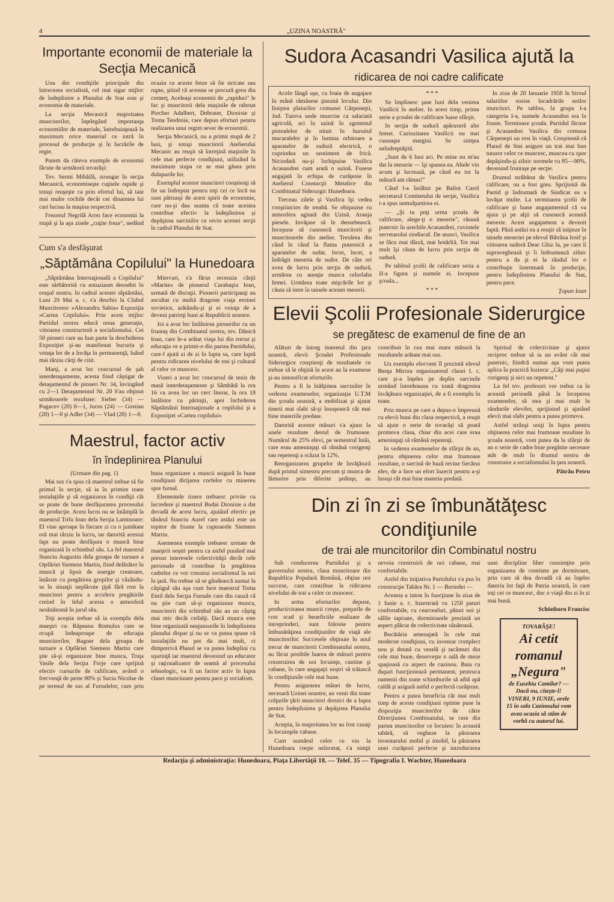4 „UZINA NOASTRĂ"
Importante economii de materiale la Secţia Mecanică
Una din condiţiile principale din întrecerea socialistă, cel mai sigur mijloc de îndeplinire a Planului de Stat este şi economia de materiale.
La secţia Mecanică majoritatea muncitorilor, înţelegând importanţa economiilor de materiale, întrebuinţează la maximum orice material ce intră în procesul de producţie şi în lucrările de regie.
Putem da câteva exemple de economii făcute de următorii tovarăşi:
Tov. Sermi Mihăilă, strungar în secţia Mecanică, economiseşte cuţitele rapide şi totuşi reuşeşte ca prin efortul lui, să taie mai multe cochile decât cei dinaintea lui cari lucrau la maşina respectivă.
Frezorul Negrilă Aron face economii la stupă şi la aşa zisele „cuţite freze", nedând ocazia ca aceste freze să fie stricate sau rupte, ştiind că acestea se procură greu din comerţ. Aceleaşi economii de „rapiduri" le fac şi muncitorii dela maşinile de rabotat Piocher Adalbert, Dobrater, Dionisie şi Toma Teodosie, care depun eforturi pentru realizarea unui regim sever de economii.
Secţia Mecanică, nu a primit stupă de 2 luni, şi totuşi muncitorii Atelierului Mecanic au reuşit să întreţină maşinile în cele mai perfecte condiţiuni, utilizând la maximum stupa ce se mai găsea prin dulapurile lor.
Exemplul acestor muncitori conştienţi să fie un îndreptar pentru toţi cei ce încă nu sunt pătrunşi de acest spirit de economie, care nu-şi dau seama că toate acestea contribue efectiv la îndeplinirea şi depăşirea sarcinilor ce revin acestei secţii în cadrul Planului de Stat.
Cum s'a desfăşurat
„Săptămâna Copilului" la Hunedoara
„Săptămâna Internaţională a Copilului" este sărbătorită cu entuziasm deosebit în oraşul nostru. In cadrul acestei săptămâni, Luni 29 Mai a. c. s'a deschis la Clubul Muncitoresc »Alexandru Sahia« Expoziţia »Cartea Copilului«. Prin acest mijloc Partidul nostru educă noua generaţie, viitoarea constructoră a socialismului. Cei 50 pioneri care au luat parte la deschiderea Expoziţiei şi-au manifestat bucuria şi voinţa lor de a învăţa în permanenţă, luând mai târziu cărţi de citit.
Marţi, a avut loc concursul de şah interdetaşamente, acesta fiind câştigat de detaşamentul de pioneri Nr. 34, învingând cu 2—1 Detaşamentul Nr. 20 S'au obţinut următoarele rezultate: Sieber (34) — Pugacev (20) 0—1, Jucos (24) — Gostian (20) 1—0 şi Adler (34) — Vlad (20) 1—0.
Miercuri, s'a făcut recenzia cărţii »Marite« de pionerul Carabaşiu Ioan, urmată de discuţii. Pionerii participanţi au ascultat cu multă dragoste viaţa eroinei sovietice, arătându-şi şi ei voinţa de a deveni patrioţi buni ai Republicii noastre.
Joi a avut loc întâlnirea pionerilor cu un fruntaş din Combinatul nostru, tov. Dănică Ioan, care le-a arătat viaţa lui din trecut şi educaţia ce a primit-o din partea Partidului, care-l ajută zi de zi în lupta sa, care luptă pentru ridicarea nivelului de trai şi cultural al celor ce muncesc.
Vineri a avut loc concursul de tenis de masă interdetaşamente şi Sâmbătă la ora 16 va avea loc un cerc literar, la ora 18 întâlnire cu părinţii, apoi închiderea Săptămânii Internaţionale a copilului şi a Expoziţiei »Cartea copilului«
Maestrul, factor activ
în îndeplinirea Planului
(Urmare din pag. 1)
Mai sus s'a spus că maestrul trebue să fie primul în secţie, să ia în primire toate instalaţiile şi să organizeze în condiţii cât se poate de bune desfăşurarea procesului de producţie. Acest lucru nu se întâmplă la maestrul Trifu Ioan dela Secţia Laminoare: El vine aproape în fiecare zi cu o jumătate oră mai târziu la lucru, iar datorită acestui fapt nu poate desfăşura o muncă bine organizată în schimbul său. La fel maestrul Stanciu Augustin dela groapa de turnare a Oţelăriei Siemens Martin, fiind delăsător în muncă şi lipsit de energie creatoare, întârzie cu pregătirea gropilor şi văzându-se în situaţii neplăcute ţipă fără rost la muncitori pentru a accelera pregătirile creind în felul acesta o atmosferă nesănătoasă în jurul său.
Toţi aceştia trebue să ia exemplu dela maeştri ca: Răpeanu Romulus care se ocupă îndeaproape de educaţia muncitorilor, Bagner dela groapa de turnare a Oţelăriei Siemens Martin care ştie să-şi organizeze bine munca, Truţa Vasile dela Secţia Forje care sprijină efectiv cursurile de calificare, având o frecvenţă de peste 90% şi Suciu Nicolae de pe terenul de sus al Furnalelor, care prin buna organizare a muncii asigură în bune condiţiuni dirijarea corfelor cu minereu spre furnal.
Elementele tinere trebuesc privite cu încredere şi maestrul Budai Dionisie a dat dovadă de acest lucru, ajutând efectiv pe tânărul Stanciu Aurel care astăzi este un topitor de frunte la cuptoarele Siemens Martin.
Asemenea exemple trebuesc urmate de maeştrii noştri pentru ca astfel punând mai presus interesele colectivităţii decât cele personale să contribue la pregătirea cadrelor ce vor construi socialismul la noi în ţară. Nu trebue să se gândească numai la câştigul său aşa cum face maestrul Toma Emil dela Secţia Furnale care din cauză că nu ştie cum să-şi organizeze munca, muncitorii din schimbul său au un câştig mai mic decât ceilalţi. Dacă munca este bine organizată neajunsurile în îndeplinirea planului dispar şi nu se va putea spune că instalaţiile nu pot da mai mult, ci dimpotrivă Planul se va putea îndeplini cu uşurinţă iar maestrul devenind un educator şi raţionalizator de seamă al procesului tehnologic, va fi un factor activ în lupta clasei muncitoare pentru pace şi socialism.
Sudora Acasandri Vasilica ajută la
ridicarea de noi cadre calificate
Acolo lângă uşe, cu foaia de angajare în mână rămăsese ţintuită locului. Din liniştea plaiurilor comunei Cărpeneşti, Jud. Tutova unde muncise ca salariată agricolă, aci în uzină în zgomotul pistoalelor de nituit în huruitul macaralelor şi în lumina orbitoare a aparatelor de sudură electrică, o cuprindea un sentiment de frică. Niciodată nu-şi închipuise Vasilica Acasandrei cum arată o uzină. Fusese angajată în echipa de curăţenie în Atelierul Constucţii Metalice din Combinatul Siderurgic Hunedoara.
Treceau zilele şi Vasilica îşi vedea conştiincios de treabă. Se obişnuise cu atmosfera agitată din Uzină. Aranja piesele. Invăţase să le deosebească. Incepuse să cunoască muncitorii şi muncitoarele din atelier. Tresărea din când în când la flama puternică a aparatelor de sudat. Incet, încet, a îndrăgit meseria de sudor. De câte ori avea de lucru prin secţia de sudură, urmărea cu atenţie munca celorlalte femei. Urmărea toate mişcările lor şi căuta să intre în tainele acestei meserii.
* * *
Se împlinesc şase luni dela venirea Vasilicii în atelier. In acest timp, prima serie a şcoalei de calificare luase sfârşit.
In secţia de sudură apăruseră alte femei. Curiozitatea Vasilicii nu mai cunoaşte margini. Se simţea neîndreptăţită.
„Sunt de 6 luni aci. Pe mine nu m'au dat la meserie — îşi spunea ea. Altele vin acum şi lucrează, pe când eu tot la mătură am rămas!"
Când l-a întâlnit pe Balint Carol secretarul Comitetului de secţie, Vasilica i-a spus nemulţumirea ei.
— „Şi tu poţi urma şcoala de calificare, alege-ţi o meserie", răsună puternic în urechile Acasandrei, cuvintele secretarului sindiacal. De atunci, Vasilica se făcu mai dârză, mai hotărîtă. Tot mai mult îşi căuta de lucru prin secţia de sudură.
Pe tabloul şcolii de calificare seria a II-a figura şi numele ei. Incepuse şcoala...
* * *
In ziua de 20 Ianuarie 1950 în biroul salariilor sosise încadrările noilor muncitori. Pe tablou, la grupa I-a categoria I-a, numele Acasandrei era în frunte. Terminase şcoala. Partidul făcuse şi Acasandrei Vasilica din comuna Cărpeneşti un rost în viaţă. Conştientă că Planul de Stat asigure un trai mai bun tuturor celor ce muncesc, muncea cu spor depăşindu-şi zilnic normele cu 85—90%, devenind fruntaşe pe secţie.
Drumul străbătut de Vasilica pentru calificare, nu a fost greu. Sprijinită de Partid şi îndrumată de Sindicat ea a învăţat multe. La terminarea şcolii de calificare şi luase angajamentul că va ajuta şi pe alţii să cunoască această meserie. Acest angajament a devenit faptă. Până astăzi ea a reuşit să iniţieze în tainele meseriei pe elevul Bătrâna Iosif şi viitoarea sudoră Deac Ghiz la, pe care îi supraveghează şi îi îndrumează zilnic pentru a da şi ei la rândul lor o contribuţie însemnată în producţie, pentru îndeplinirea Planului de Stat, pentru pace.
Ţopan Ioan
Elevii Şcolii Profesionale Siderurgice
se pregătesc de examenul de fine de an
Alături de întreg tineretul din ţara noastră, elevii Şcoalei Profesionale Siderurgice conştienţi de rezultatele ce trebue să le obţină în acest an la examene şi-au intensificat eforturile.
Pentru a fi la înălţimea sarcinilor în vederea examenelor, organizaţia U.T.M din şcoala noastră, a mobilizat şi ajutat tinerii mai slabi să-şi însuşească cât mai bine materiile predate.
Datorită acestor măsuri s'a ajuns la unele rezultate destul de frumoase. Numărul de 25% elevi, pe semestrul întâi, care erau ameninţaţi să rămână corigenţi sau repetenţi a scăzut la 12%.
Reorganizarea grupelor de învăţătură după primul simestru precum şi munca de lămurire prin diferite şedinţe, au contribuit în cea mai mare măsură la rezultatele arătate mai sus.
Un exemplu elocvent îl prezintă elevul Benţa Mircea organizatorul clasei I. c. care şi-a înţeles pe deplin sarcinile urmând întotdeauna cu toată dragostea învăţătura organizaţiei, de a fi exemplu în toate.
Prin munca pe care a depus-o împreună cu elevii buni din clasa respectivă, a reuşit să ajute o serie de tovarăşi să poată promova clasa, chiar din acei care erau ameninţaţi să rămână repetenţi.
In vederea examenelor de sfârşit de an, pentru obţinerea celor mai frumoase rezultate, o sarcină de bază revine fiecărui elev, de a face un efort înzecit pentru a-şi însuşi cât mai bine materia predată.
Spiritul de colectivitate şi ajutor reciproc trebue să ia un avânt cât mai puternic, fiindcă numai aşa vom putea aplica în practică lozinca: „Câţi mai puţini corigenţi şi nici un repetent."
La fel tov. profesori vor trebui ca în această perioadă până la începerea examenelor, să stea şi mai mult în rândurile elevilor, sprijinind şi ajutând elevii mai slabi pentru a putea promova.
Astfel strânşi uniţi în lupta pentru obţinerea celor mai frumoase rezultate în şcoala noastră, vom putea da la sfârşit de an o serie de cadre bine pregătite necesare atât de mult în drumul nostru de construire a socialismului în ţara noastră.
Pătrău Petru
Din zi în zi se îmbunătăţesc condiţiunile
de trai ale muncitorilor din Combinatul nostru
Sub conducerea Partidului şi a guvernului nostru, clasa muncitoare din Republica Populară Română, obţine noi succese, care contribue la ridicarea nivelului de trai a celor ce muncesc.
In urma eforturilor depuse, productivitatea muncii creşte, preţurile de cost scad şi beneficiile realizate de intreprinderi, sunt folosite pentru îmbunătăţirea condiţiunilor de viaţă ale muncitorilor. Succesele obţinute în anul trecut de muncitorii Combinatului nostru, au făcut posibile luarea de măsuri pentru construirea de noi locuinţe, cantine şi cabane, în care angajaţii noştri să trăiască în condiţiunile cele mai bune.
Pentru asigurarea mânei de lucru, necesară Uzinei noastre, au venit din toate colţurile ţării muncitori dornici de a lupta pentru îndeplinirea şi depăşirea Planului de Stat.
Aceştia, în majoritatea lor au fost cazaţi în locuinţele cabane.
Cum numărul celor ce vin la Hunedoara creşte neîncetat, s'a simţit nevoia construirii de noi cabane, mai confortabile.
Astfel din iniţiativa Partidului s'a pus în construcţie Tabăra Nr. 1 — Berindei —
Aceasta a intrat în funcţiune în ziua de 1 Iunie a. c. Inzestrată cu 1250 paturi confortabile, cu cearceafuri, pături noi şi sălile tapisate, dormitoarele prezintă un aspect plăcut de colectivitate sănătoasă.
Bucătăria amenajată în cele mai moderne condiţiuni, cu inventar complect nou şi dotată cu veselă şi tacâmuri din cele mai bune, deserveşte o sală de mese spaţioasă cu aspect de cazinou. Baia cu duşuri funcţionează permanent, pentruca oamenii din toate schimburile să aibă apă caldă şi asigură astfel o perfectă curăţenie.
Pentru a putea beneficia cât mai mult timp de aceste condiţiuni optime puse la dispoziţia muncitorilor de către Direcţiunea Combinatului, se cere din partea muncitorilor ce locuiesc în această tabără, să vegheze la păstrarea inventarului mobil şi imobil, la păstrarea unei curăţenii perfecte şi introducerea unei discipline liber consimţite prin organizarea de comitete pe dormitoare, prin care să dea dovadă că au înţeles datoria lor faţă de Patria noastră, în care toţi cei ce muncesc, duc o viaţă din zi în zi mai bună.
Schönborn Francisc
TOVARĂŞE!
Ai cetit romanul „Negura"
de Eusebiu Camilar? — Dacă nu, citeşte-l!
VINERI, 9 IUNIE, orele 15 în sala Cazinoului vom avea ocazia să stăm de vorbă cu autorul lui.
Redacţia şi administraţia: Hunedoara, Piaţa Libertăţii 18. — Telef. 35 — Tipografia I. Wachter, Hunedoara